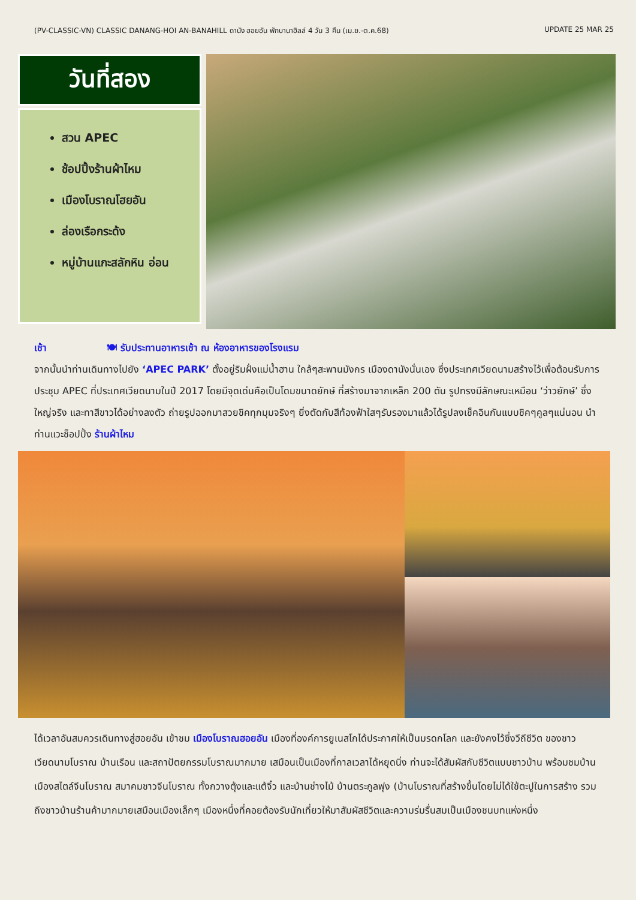(PV-CLASSIC-VN) CLASSIC DANANG-HOI AN-BANAHILL ดานัง ฮอยอัน พักบานาฮิลล์ 4 วัน 3 คืน (เม.ย.-ต.ค.68) UPDATE 25 MAR 25
วันที่สอง
สวน APEC
ช้อปปิ้งร้านผ้าไหม
เมืองโบราณโฮยอัน
ล่องเรือกระด้ง
หมู่บ้านแกะสลักหิน อ่อน
เช้า 🍽 รับประทานอาหารเช้า ณ ห้องอาหารของโรงแรม
จากนั้นนำท่านเดินทางไปยัง ‘APEC PARK’ ตั้งอยู่ริมฝั่งแม่น้ำฮาน ใกล้ๆสะพานมังกร เมืองดานังนั่นเอง ซึ่งประเทศเวียดนามสร้างไว้เพื่อต้อนรับการประชุม APEC ที่ประเทศเวียดนามในปี 2017 โดยมีจุดเด่นคือเป็นโดมขนาดยักษ์ ที่สร้างมาจากเหล็ก 200 ตัน รูปทรงมีลักษณะเหมือน ‘ว่าวยักษ์’ ซึ่งใหญ่จริง และทาสีขาวได้อย่างลงตัว ถ่ายรูปออกมาสวยชิคทุกมุมจริงๆ ยิ่งตัดกับสีท้องฟ้าใสๆรับรองมาแล้วได้รูปลงเช็คอินกันแบบชิคๆคูลๆแน่นอน นำท่านแวะช็อปปิ้ง ร้านผ้าไหม
ได้เวลาอันสมควรเดินทางสู่ฮอยอัน เข้าชม เมืองโบราณฮอยอัน เมืองที่องค์การยูเนสโกได้ประกาศให้เป็นมรดกโลก และยังคงไว้ซึ่งวีถีชีวิต ของชาวเวียดนามโบราณ บ้านเรือน และสถาปัตยกรรมโบราณมากมาย เสมือนเป็นเมืองที่กาลเวลาได้หยุดนิ่ง ท่านจะได้สัมผัสกับชีวิตแบบชาวบ้าน พร้อมชมบ้านเมืองสไตล์จีนโบราณ สมาคมชาวจีนโบราณ ทั้งกวางตุ้งและแต้จิ๋ว และบ้านช่างไม้ บ้านตระกูลฟุง (บ้านโบราณที่สร้างขึ้นโดยไม่ได้ใช้ตะปูในการสร้าง รวมถึงชาวบ้านร้านค้ามากมายเสมือนเมืองเล็กๆ เมืองหนึ่งที่คอยต้องรับนักเที่ยวให้มาสัมผัสชีวิตและความร่มรื่นสมเป็นเมืองชนบทแห่งหนึ่ง